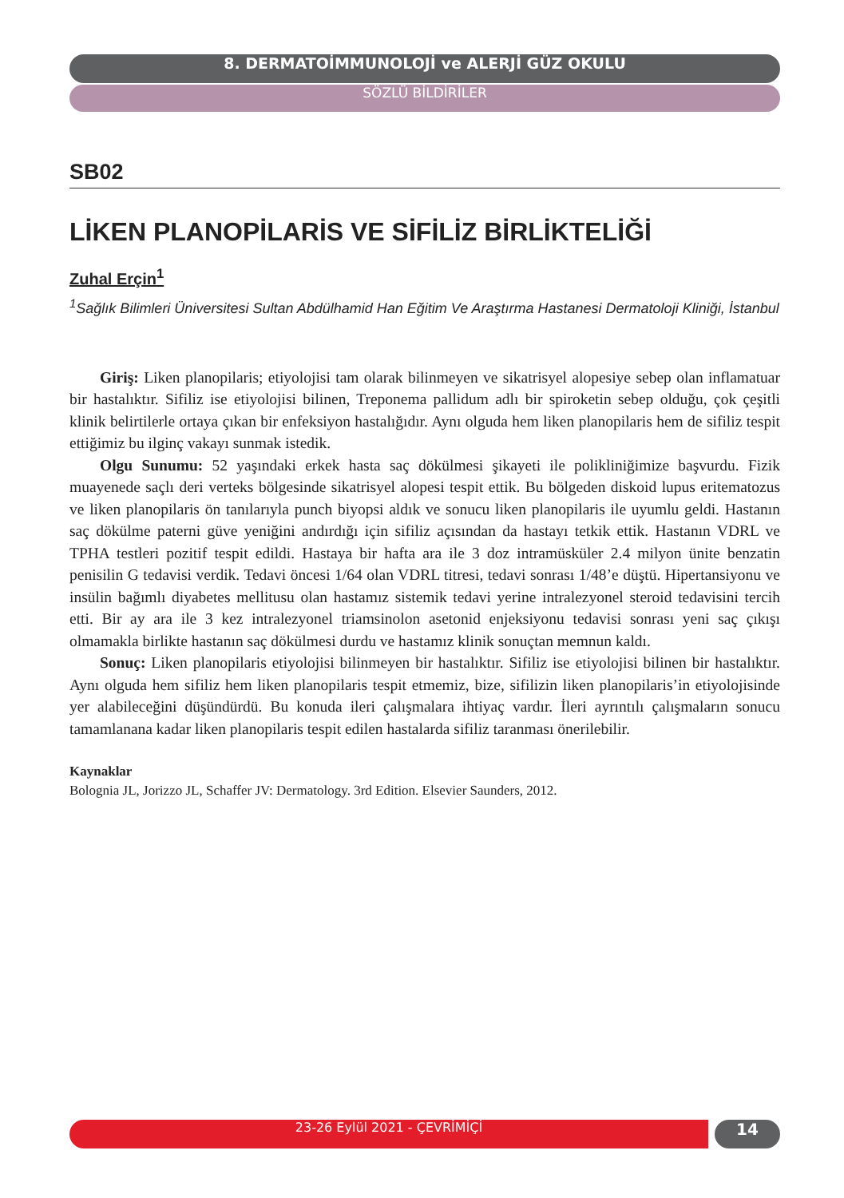8. DERMATOİMMUNOLOJİ ve ALERJİ GÜZ OKULU
SÖZLÜ BİLDİRİLER
SB02
LİKEN PLANOPİLARİS VE SİFİLİZ BİRLİKTELİĞİ
Zuhal Erçin<sup>1</sup>
<sup>1</sup> Sağlık Bilimleri Üniversitesi Sultan Abdülhamid Han Eğitim Ve Araştırma Hastanesi Dermatoloji Kliniği, İstanbul
Giriş: Liken planopilaris; etiyolojisi tam olarak bilinmeyen ve sikatrisyel alopesiye sebep olan inflamatuar bir hastalıktır. Sifiliz ise etiyolojisi bilinen, Treponema pallidum adlı bir spiroketin sebep olduğu, çok çeşitli klinik belirtilerle ortaya çıkan bir enfeksiyon hastalığıdır. Aynı olguda hem liken planopilaris hem de sifiliz tespit ettiğimiz bu ilginç vakayı sunmak istedik.
Olgu Sunumu: 52 yaşındaki erkek hasta saç dökülmesi şikayeti ile polikliniğimize başvurdu. Fizik muayenede saçlı deri verteks bölgesinde sikatrisyel alopesi tespit ettik. Bu bölgeden diskoid lupus eritematozus ve liken planopilaris ön tanılarıyla punch biyopsi aldık ve sonucu liken planopilaris ile uyumlu geldi. Hastanın saç dökülme paterni güve yeniğini andırdığı için sifiliz açısından da hastayı tetkik ettik. Hastanın VDRL ve TPHA testleri pozitif tespit edildi. Hastaya bir hafta ara ile 3 doz intramüsküler 2.4 milyon ünite benzatin penisilin G tedavisi verdik. Tedavi öncesi 1/64 olan VDRL titresi, tedavi sonrası 1/48’e düştü. Hipertansiyonu ve insülin bağımlı diyabetes mellitusu olan hastamız sistemik tedavi yerine intralezyonel steroid tedavisini tercih etti. Bir ay ara ile 3 kez intralezyonel triamsinolon asetonid enjeksiyonu tedavisi sonrası yeni saç çıkışı olmamakla birlikte hastanın saç dökülmesi durdu ve hastamız klinik sonuçtan memnun kaldı.
Sonuç: Liken planopilaris etiyolojisi bilinmeyen bir hastalıktır. Sifiliz ise etiyolojisi bilinen bir hastalıktır. Aynı olguda hem sifiliz hem liken planopilaris tespit etmemiz, bize, sifilizin liken planopilaris’in etiyolojisinde yer alabileceğini düşündürdü. Bu konuda ileri çalışmalara ihtiyaç vardır. İleri ayrıntılı çalışmaların sonucu tamamlanana kadar liken planopilaris tespit edilen hastalarda sifiliz taranması önerilebilir.
Kaynaklar
Bolognia JL, Jorizzo JL, Schaffer JV: Dermatology. 3rd Edition. Elsevier Saunders, 2012.
23-26 Eylül 2021 - ÇEVRİMİÇİ
14